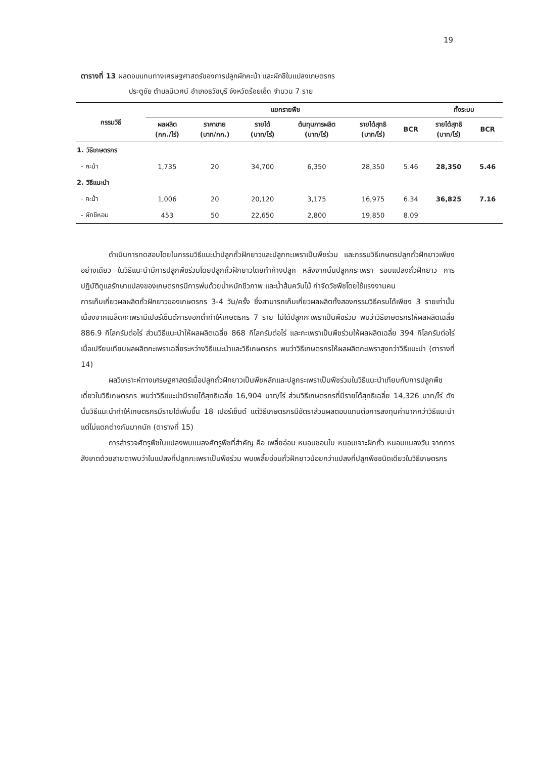19
ตารางที่ 13 ผลตอบแทนทางเศรษฐศาสตร์ของการปลูกผักคะน้า และผักชีในแปลงเกษตรกร
ประตูชัย ตำบลนิเวศน์ อำเภอธวัชบุรี จังหวัดร้อยเอ็ด จำนวน 7 ราย
| กรรมวิธี | แยกรายพืช | | | | | | ทั้งระบบ | |
| --- | --- | --- | --- | --- | --- | --- | --- | --- |
| | ผลผลิต (กก./ไร่) | ราคาขาย (บาท/กก.) | รายได้ (บาท/ไร่) | ต้นทุนการผลิต (บาท/ไร่) | รายได้สุทธิ (บาท/ไร่) | BCR | รายได้สุทธิ (บาท/ไร่) | BCR |
| 1. วิธีเกษตรกร | | | | | | | | |
| - คะน้า | 1,735 | 20 | 34,700 | 6,350 | 28,350 | 5.46 | 28,350 | 5.46 |
| 2. วิธีแนะนำ | | | | | | | | |
| - คะน้า | 1,006 | 20 | 20,120 | 3,175 | 16,975 | 6.34 | 36,825 | 7.16 |
| - ผักชีหอม | 453 | 50 | 22,650 | 2,800 | 19,850 | 8.09 | | |
ดำเนินการทดสอบโดยในกรรมวิธีแนะนำปลูกถั่วฝักยาวและปลูกกะเพราเป็นพืชร่วม และกรรมวิธีเกษตรปลูกถั่วฝักยาวเพียงอย่างเดียว ในวิธีแนะนำมีการปลูกพืชร่วมโดยปลูกถั่วฝักยาวโดยทำค้างปลูก หลังจากนั้นปลูกกระเพรา รอบแปลงถั่วฝักยาว การปฏิบัติดูแลรักษาแปลงของเกษตรกรมีการพ่นด้วยน้ำหมักชีวภาพ และน้ำส้มควันไม้ กำจัดวัชพืชโดยใช้แรงงานคน
การเก็บเกี่ยวผลผลิตถั่วฝักยาวของเกษตรกร 3-4 วัน/ครั้ง ซึ่งสามารถเก็บเกี่ยวผลผลิตทั้งสองกรรมวิธีครบได้เพียง 3 รายเท่านั้น เนื่องจากเมล็ดกะเพรามีเปอร์เซ็นต์การงอกต่ำทำให้เกษตรกร 7 ราย ไม่ได้ปลูกกะเพราเป็นพืชร่วม พบว่าวิธีเกษตรกรให้ผลผลิตเฉลี่ย 886.9 กิโลกรัมต่อไร่ ส่วนวิธีแนะนำให้ผลผลิตเฉลี่ย 868 กิโลกรัมต่อไร่ และกะเพราเป็นพืชร่วมให้ผลผลิตเฉลี่ย 394 กิโลกรัมต่อไร่ เมื่อเปรียบเทียบผลผลิตกะเพราเฉลี่ยระหว่างวิธีแนะนำและวิธีเกษตรกร พบว่าวิธีเกษตรกรให้ผลผลิตกะเพราสูงกว่าวิธีแนะนำ (ตารางที่ 14)
ผลวิเคราะห์ทางเศรษฐศาสตร์เมื่อปลูกถั่วฝักยาวเป็นพืชหลักและปลูกระเพราเป็นพืชร่วมในวิธีแนะนำเทียบกับการปลูกพืชเดี่ยวในวิธีเกษตรกร พบว่าวิธีแนะนำมีรายได้สุทธิเฉลี่ย 16,904 บาท/ไร่ ส่วนวิธีเกษตรกรที่มีรายได้สุทธิเฉลี่ย 14,326 บาท/ไร่ ดังนั้นวิธีแนะนำทำให้เกษตรกรมีรายได้เพิ่มขึ้น 18 เปอร์เซ็นต์ แต่วิธีเกษตรกรมีอัตราส่วนผลตอบแทนต่อการลงทุนค่ามากกว่าวิธีแนะนำ แต่ไม่แตกต่างกันมากนัก (ตารางที่ 15)
การสำรวจศัตรูพืชในแปลงพบแมลงศัตรูพืชที่สำคัญ คือ เพลี้ยอ่อน หนอนชอนใบ หนอนเจาะฝักถั่ว หนอนแมลงวัน จากการสังเกตด้วยสายตาพบว่าในแปลงที่ปลูกกะเพราเป็นพืชร่วม พบเพลี้ยอ่อนถั่วฝักยาวน้อยกว่าแปลงที่ปลูกพืชชนิดเดียวในวิธีเกษตรกร